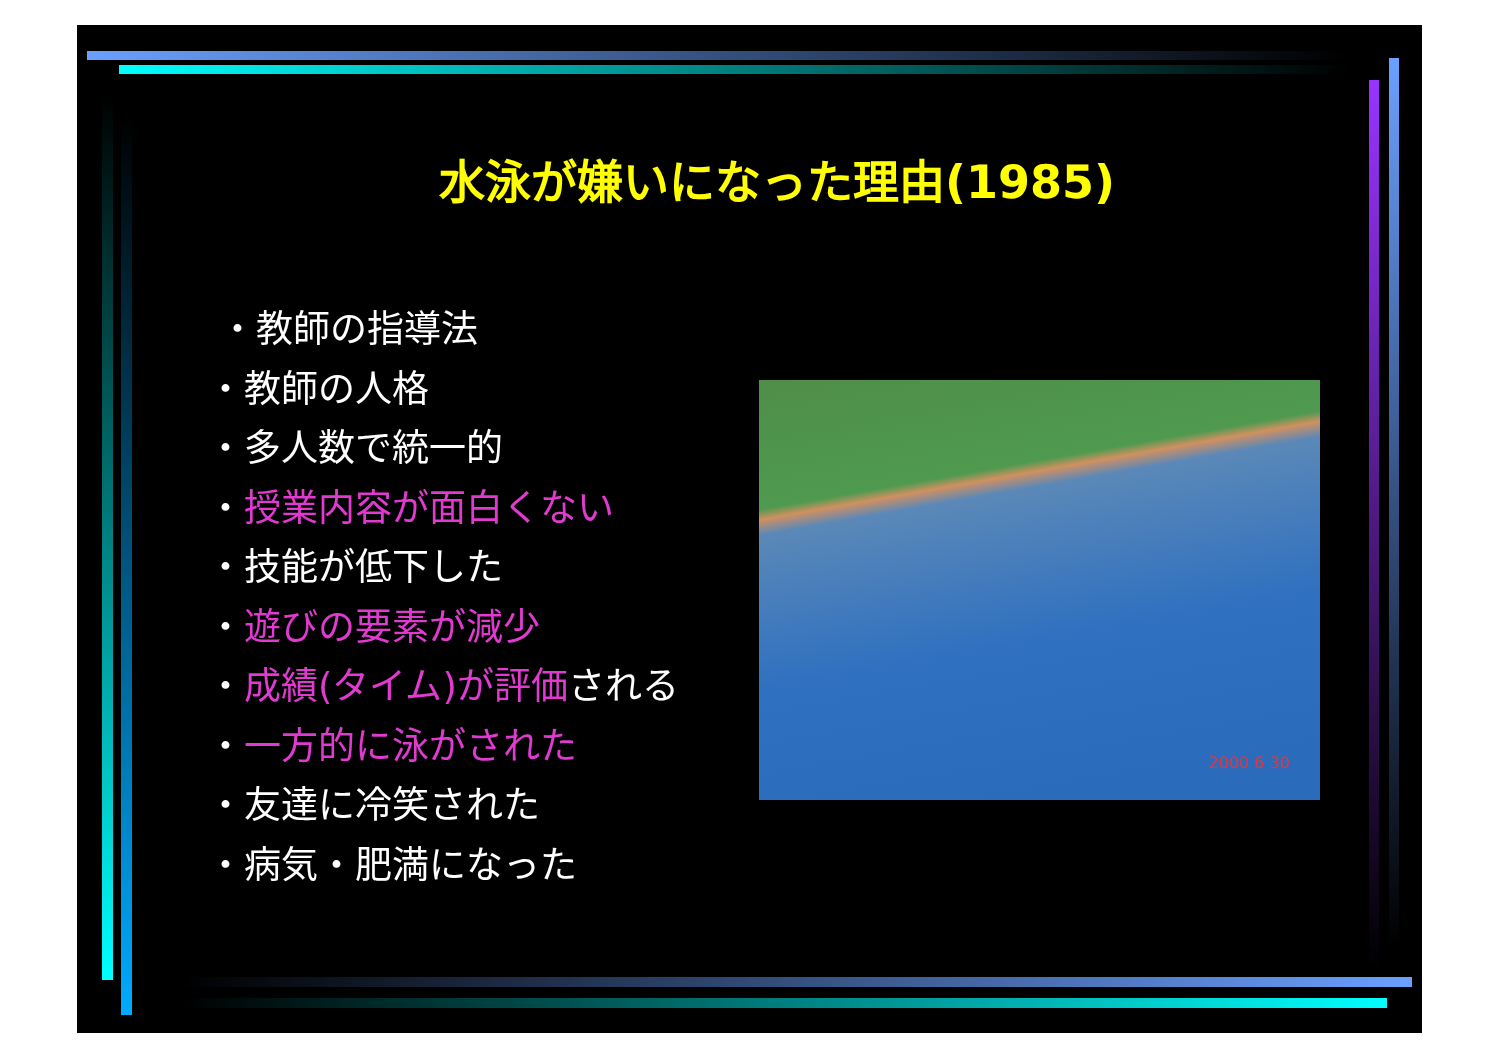水泳が嫌いになった理由(1985)
・教師の指導法
・教師の人格
・多人数で統一的
・授業内容が面白くない
・技能が低下した
・遊びの要素が減少
・成績(タイム)が評価される
・一方的に泳がされた
・友達に冷笑された
・病気・肥満になった
2000 6 30